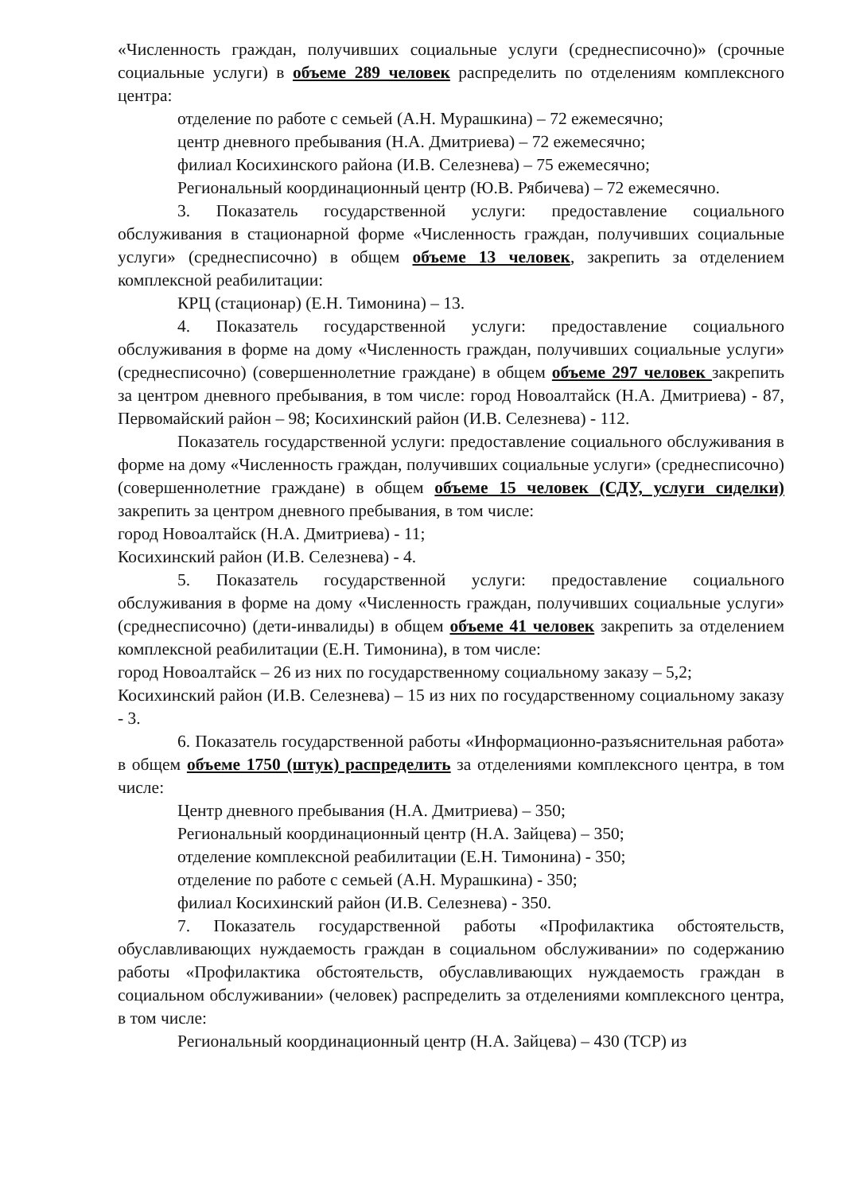«Численность граждан, получивших социальные услуги (среднесписочно)» (срочные социальные услуги) в объеме 289 человек распределить по отделениям комплексного центра:
отделение по работе с семьей (А.Н. Мурашкина) – 72 ежемесячно;
центр дневного пребывания (Н.А. Дмитриева) – 72 ежемесячно;
филиал Косихинского района (И.В. Селезнева) – 75 ежемесячно;
Региональный координационный центр (Ю.В. Рябичева) – 72 ежемесячно.
3. Показатель государственной услуги: предоставление социального обслуживания в стационарной форме «Численность граждан, получивших социальные услуги» (среднесписочно) в общем объеме 13 человек, закрепить за отделением комплексной реабилитации:
КРЦ (стационар) (Е.Н. Тимонина) – 13.
4. Показатель государственной услуги: предоставление социального обслуживания в форме на дому «Численность граждан, получивших социальные услуги» (среднесписочно) (совершеннолетние граждане) в общем объеме 297 человек закрепить за центром дневного пребывания, в том числе: город Новоалтайск (Н.А. Дмитриева) - 87, Первомайский район – 98; Косихинский район (И.В. Селезнева) - 112.
Показатель государственной услуги: предоставление социального обслуживания в форме на дому «Численность граждан, получивших социальные услуги» (среднесписочно) (совершеннолетние граждане) в общем объеме 15 человек (СДУ, услуги сиделки) закрепить за центром дневного пребывания, в том числе:
город Новоалтайск (Н.А. Дмитриева) - 11;
Косихинский район (И.В. Селезнева) - 4.
5. Показатель государственной услуги: предоставление социального обслуживания в форме на дому «Численность граждан, получивших социальные услуги» (среднесписочно) (дети-инвалиды) в общем объеме 41 человек закрепить за отделением комплексной реабилитации (Е.Н. Тимонина), в том числе:
город Новоалтайск – 26 из них по государственному социальному заказу – 5,2;
Косихинский район (И.В. Селезнева) – 15 из них по государственному социальному заказу - 3.
6. Показатель государственной работы «Информационно-разъяснительная работа» в общем объеме 1750 (штук) распределить за отделениями комплексного центра, в том числе:
Центр дневного пребывания (Н.А. Дмитриева) – 350;
Региональный координационный центр (Н.А. Зайцева) – 350;
отделение комплексной реабилитации (Е.Н. Тимонина) - 350;
отделение по работе с семьей (А.Н. Мурашкина) - 350;
филиал Косихинский район (И.В. Селезнева) - 350.
7. Показатель государственной работы «Профилактика обстоятельств, обуславливающих нуждаемость граждан в социальном обслуживании» по содержанию работы «Профилактика обстоятельств, обуславливающих нуждаемость граждан в социальном обслуживании» (человек) распределить за отделениями комплексного центра, в том числе:
Региональный координационный центр (Н.А. Зайцева) – 430 (ТСР) из